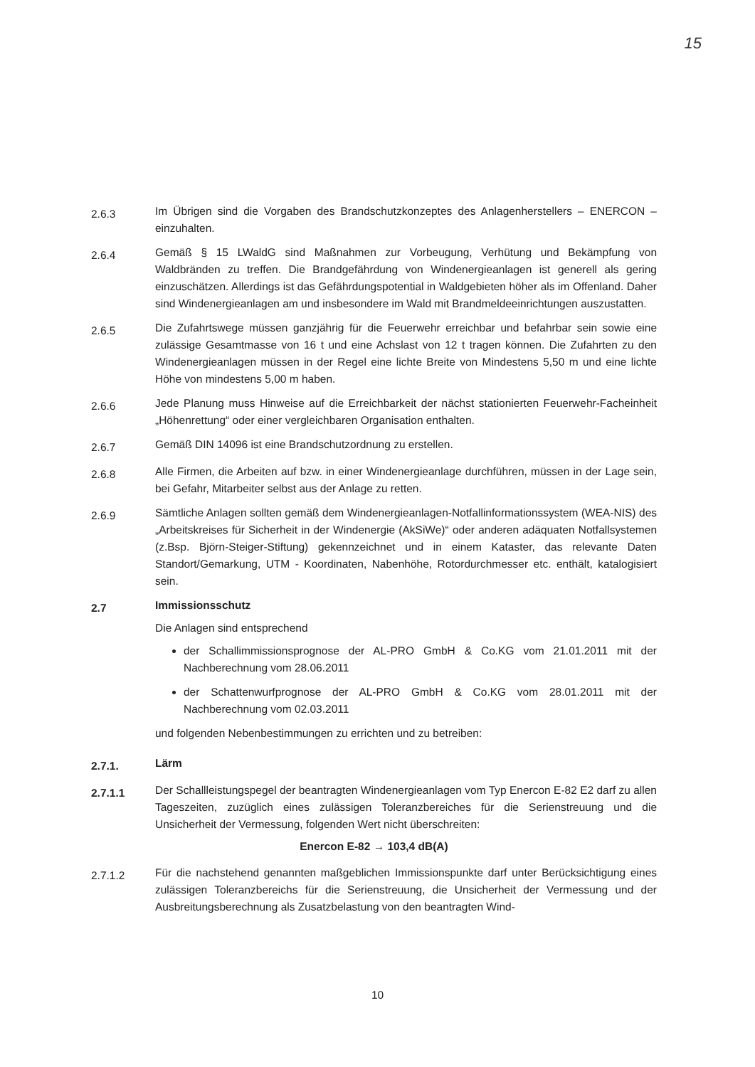15
2.6.3
Im Übrigen sind die Vorgaben des Brandschutzkonzeptes des Anlagenherstellers – ENERCON – einzuhalten.
2.6.4
Gemäß § 15 LWaldG sind Maßnahmen zur Vorbeugung, Verhütung und Bekämpfung von Waldbränden zu treffen. Die Brandgefährdung von Windenergieanlagen ist generell als gering einzuschätzen. Allerdings ist das Gefährdungspotential in Waldgebieten höher als im Offenland. Daher sind Windenergieanlagen am und insbesondere im Wald mit Brandmeldeeinrichtungen auszustatten.
2.6.5
Die Zufahrtswege müssen ganzjährig für die Feuerwehr erreichbar und befahrbar sein sowie eine zulässige Gesamtmasse von 16 t und eine Achslast von 12 t tragen können. Die Zufahrten zu den Windenergieanlagen müssen in der Regel eine lichte Breite von Mindestens 5,50 m und eine lichte Höhe von mindestens 5,00 m haben.
2.6.6
Jede Planung muss Hinweise auf die Erreichbarkeit der nächst stationierten Feuerwehr-Facheinheit „Höhenrettung“ oder einer vergleichbaren Organisation enthalten.
2.6.7
Gemäß DIN 14096 ist eine Brandschutzordnung zu erstellen.
2.6.8
Alle Firmen, die Arbeiten auf bzw. in einer Windenergieanlage durchführen, müssen in der Lage sein, bei Gefahr, Mitarbeiter selbst aus der Anlage zu retten.
2.6.9
Sämtliche Anlagen sollten gemäß dem Windenergieanlagen-Notfallinformationssystem (WEA-NIS) des „Arbeitskreises für Sicherheit in der Windenergie (AkSiWe)“ oder anderen adäquaten Notfallsystemen (z.Bsp. Björn-Steiger-Stiftung) gekennzeichnet und in einem Kataster, das relevante Daten Standort/Gemarkung, UTM - Koordinaten, Nabenhöhe, Rotordurchmesser etc. enthält, katalogisiert sein.
2.7
Immissionsschutz
Die Anlagen sind entsprechend
der Schallimmissionsprognose der AL-PRO GmbH & Co.KG vom 21.01.2011 mit der Nachberechnung vom 28.06.2011
der Schattenwurfprognose der AL-PRO GmbH & Co.KG vom 28.01.2011 mit der Nachberechnung vom 02.03.2011
und folgenden Nebenbestimmungen zu errichten und zu betreiben:
2.7.1.
Lärm
2.7.1.1
Der Schallleistungspegel der beantragten Windenergieanlagen vom Typ Enercon E-82 E2 darf zu allen Tageszeiten, zuzüglich eines zulässigen Toleranzbereiches für die Serienstreuung und die Unsicherheit der Vermessung, folgenden Wert nicht überschreiten:
Enercon E-82 → 103,4 dB(A)
2.7.1.2
Für die nachstehend genannten maßgeblichen Immissionspunkte darf unter Berücksichtigung eines zulässigen Toleranzbereichs für die Serienstreuung, die Unsicherheit der Vermessung und der Ausbreitungsberechnung als Zusatzbelastung von den beantragten Wind-
10